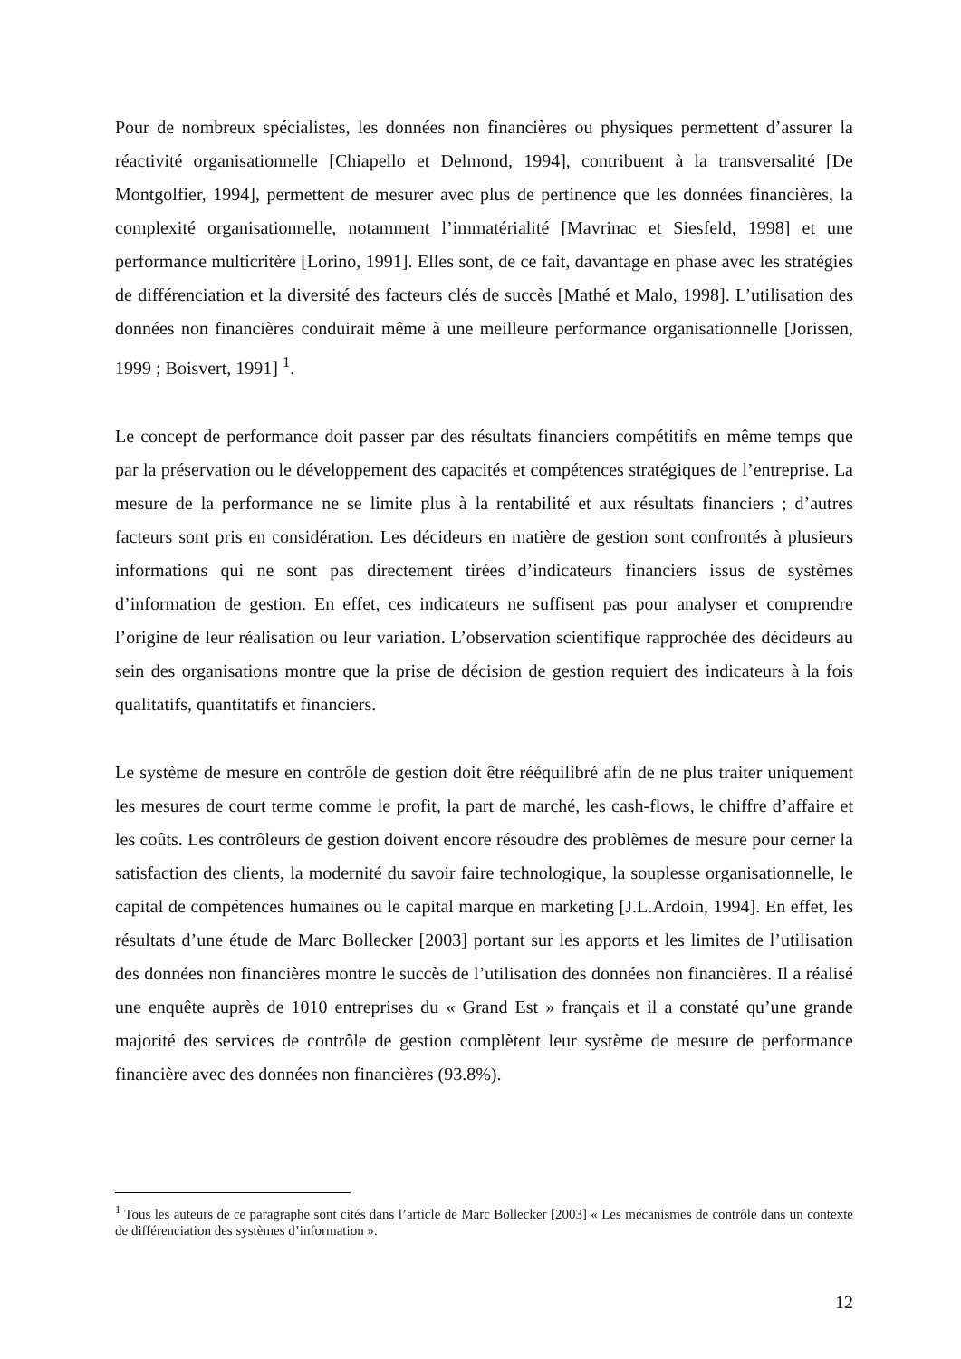Pour de nombreux spécialistes, les données non financières ou physiques permettent d’assurer la réactivité organisationnelle [Chiapello et Delmond, 1994], contribuent à la transversalité [De Montgolfier, 1994], permettent de mesurer avec plus de pertinence que les données financières, la complexité organisationnelle, notamment l’immatérialité [Mavrinac et Siesfeld, 1998] et une performance multicritère [Lorino, 1991]. Elles sont, de ce fait, davantage en phase avec les stratégies de différenciation et la diversité des facteurs clés de succès [Mathé et Malo, 1998]. L’utilisation des données non financières conduirait même à une meilleure performance organisationnelle [Jorissen, 1999 ; Boisvert, 1991] <sup>1</sup>.
Le concept de performance doit passer par des résultats financiers compétitifs en même temps que par la préservation ou le développement des capacités et compétences stratégiques de l’entreprise. La mesure de la performance ne se limite plus à la rentabilité et aux résultats financiers ; d’autres facteurs sont pris en considération. Les décideurs en matière de gestion sont confrontés à plusieurs informations qui ne sont pas directement tirées d’indicateurs financiers issus de systèmes d’information de gestion. En effet, ces indicateurs ne suffisent pas pour analyser et comprendre l’origine de leur réalisation ou leur variation. L’observation scientifique rapprochée des décideurs au sein des organisations montre que la prise de décision de gestion requiert des indicateurs à la fois qualitatifs, quantitatifs et financiers.
Le système de mesure en contrôle de gestion doit être rééquilibré afin de ne plus traiter uniquement les mesures de court terme comme le profit, la part de marché, les cash-flows, le chiffre d’affaire et les coûts. Les contrôleurs de gestion doivent encore résoudre des problèmes de mesure pour cerner la satisfaction des clients, la modernité du savoir faire technologique, la souplesse organisationnelle, le capital de compétences humaines ou le capital marque en marketing [J.L.Ardoin, 1994]. En effet, les résultats d’une étude de Marc Bollecker [2003] portant sur les apports et les limites de l’utilisation des données non financières montre le succès de l’utilisation des données non financières. Il a réalisé une enquête auprès de 1010 entreprises du « Grand Est » français et il a constaté qu’une grande majorité des services de contrôle de gestion complètent leur système de mesure de performance financière avec des données non financières (93.8%).
<sup>1</sup> Tous les auteurs de ce paragraphe sont cités dans l’article de Marc Bollecker [2003] « Les mécanismes de contrôle dans un contexte de différenciation des systèmes d’information ».
12